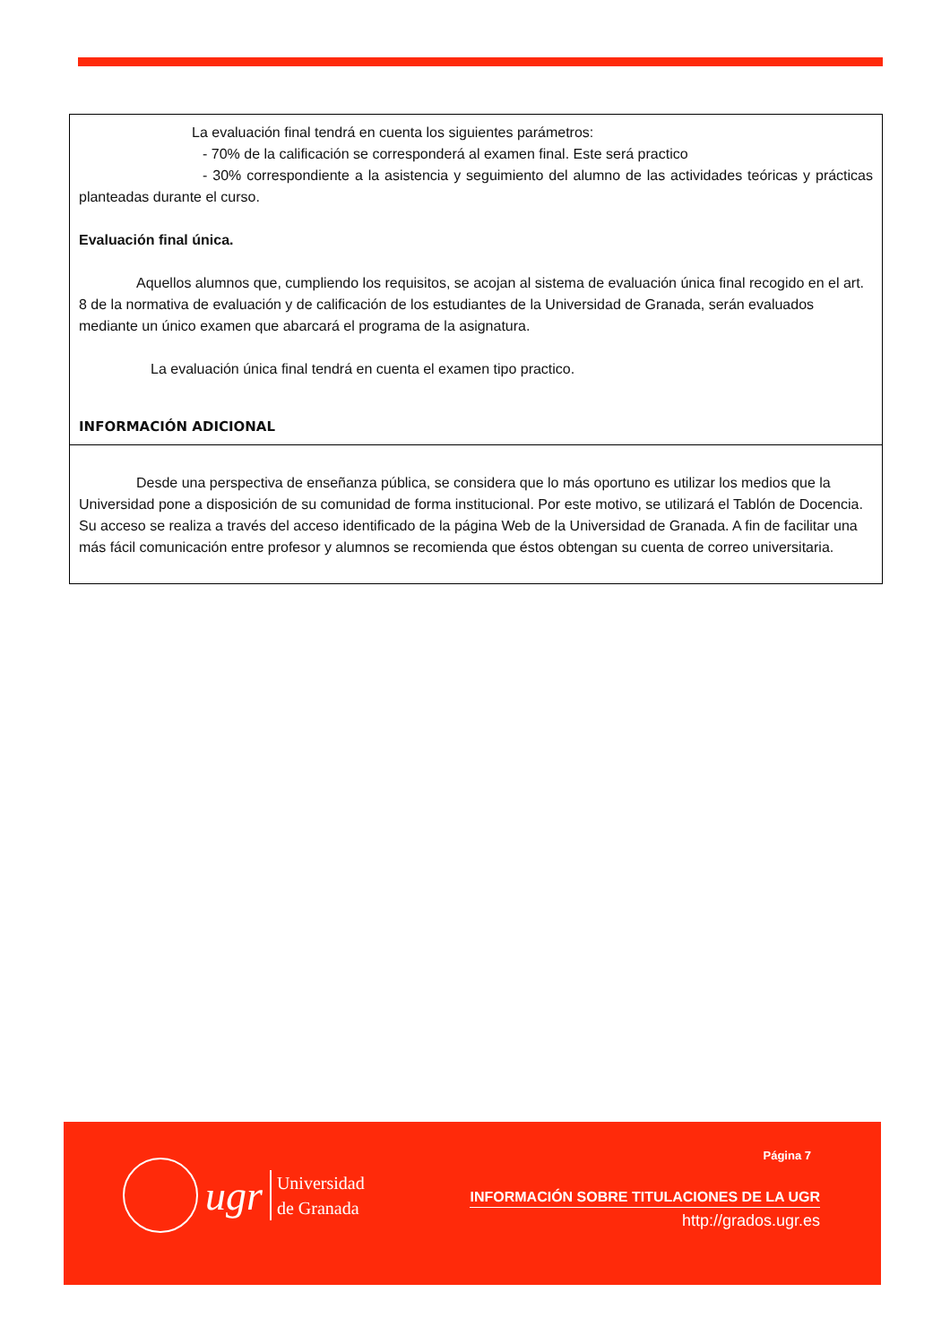La evaluación final tendrá en cuenta los siguientes parámetros:
- 70% de la calificación se corresponderá al examen final. Este será practico
- 30% correspondiente a la asistencia y seguimiento del alumno de las actividades teóricas y prácticas planteadas durante el curso.
Evaluación final única.
Aquellos alumnos que, cumpliendo los requisitos, se acojan al sistema de evaluación única final recogido en el art. 8 de la normativa de evaluación y de calificación de los estudiantes de la Universidad de Granada, serán evaluados mediante un único examen que abarcará el programa de la asignatura.
La evaluación única final tendrá en cuenta el examen tipo practico.
INFORMACIÓN ADICIONAL
Desde una perspectiva de enseñanza pública, se considera que lo más oportuno es utilizar los medios que la Universidad pone a disposición de su comunidad de forma institucional. Por este motivo, se utilizará el Tablón de Docencia. Su acceso se realiza a través del acceso identificado de la página Web de la Universidad de Granada. A fin de facilitar una más fácil comunicación entre profesor y alumnos se recomienda que éstos obtengan su cuenta de correo universitaria.
ugr
Universidad
de Granada
Página 7
INFORMACIÓN SOBRE TITULACIONES DE LA UGR
http://grados.ugr.es